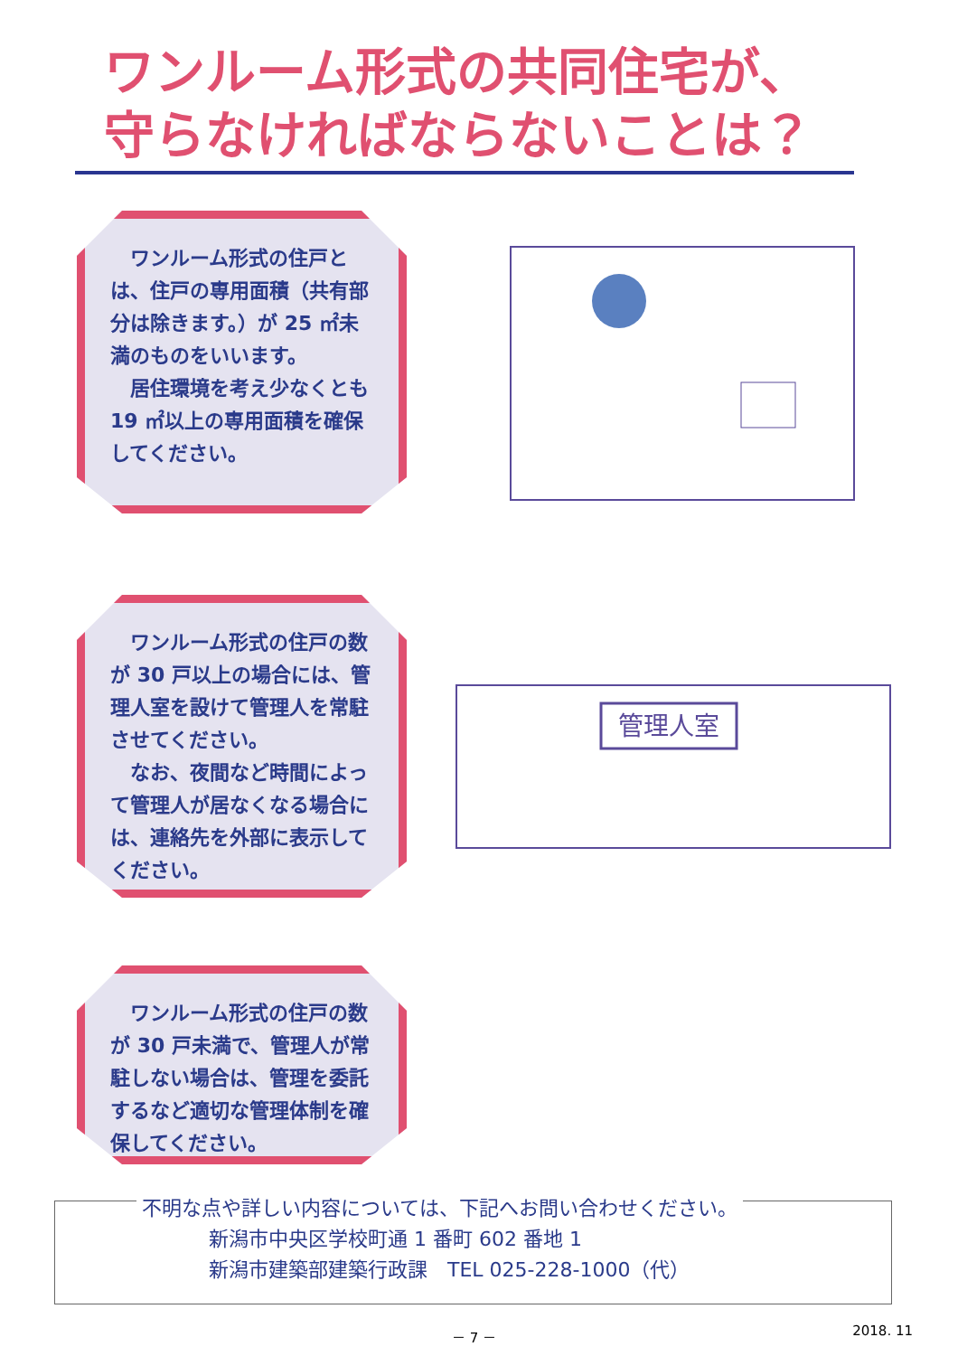ワンルーム形式の共同住宅が、
守らなければならないことは？
　ワンルーム形式の住戸とは、住戸の専用面積（共有部分は除きます。）が 25 ㎡未満のものをいいます。
　居住環境を考え少なくとも19 ㎡以上の専用面積を確保してください。
　ワンルーム形式の住戸の数が 30 戸以上の場合には、管理人室を設けて管理人を常駐させてください。
　なお、夜間など時間によって管理人が居なくなる場合には、連絡先を外部に表示してください。
管理人室
　ワンルーム形式の住戸の数が 30 戸未満で、管理人が常駐しない場合は、管理を委託するなど適切な管理体制を確保してください。
不明な点や詳しい内容については、下記へお問い合わせください。
新潟市中央区学校町通 1 番町 602 番地 1
新潟市建築部建築行政課　TEL 025-228-1000（代）
－ 7 － 2018. 11